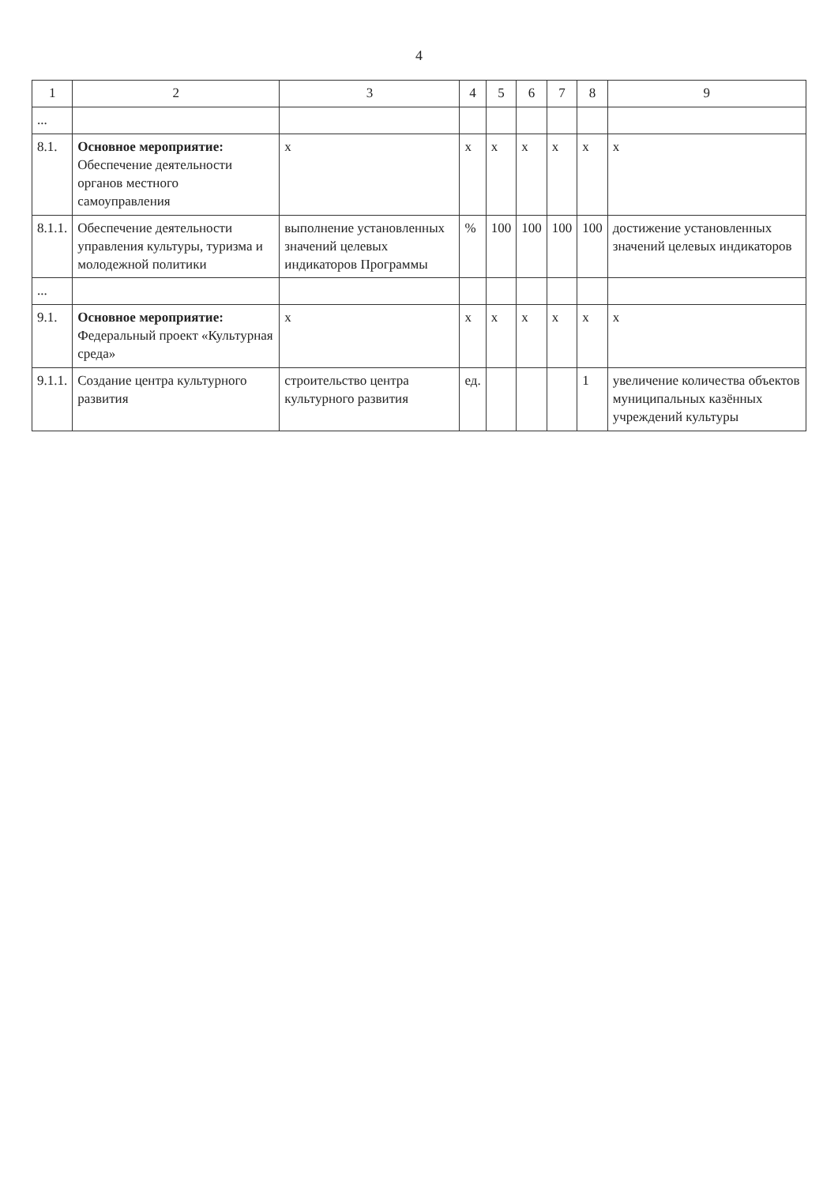4
| 1 | 2 | 3 | 4 | 5 | 6 | 7 | 8 | 9 |
| --- | --- | --- | --- | --- | --- | --- | --- | --- |
| ... | | | | | | | | |
| 8.1. | Основное мероприятие: Обеспечение деятельности органов местного самоуправления | х | х | х | х | х | х | х |
| 8.1.1. | Обеспечение деятельности управления культуры, туризма и молодежной политики | выполнение установленных значений целевых индикаторов Программы | % | 100 | 100 | 100 | 100 | достижение установленных значений целевых индикаторов |
| ... | | | | | | | | |
| 9.1. | Основное мероприятие: Федеральный проект «Культурная среда» | х | х | х | х | х | х | х |
| 9.1.1. | Создание центра культурного развития | строительство центра культурного развития | ед. | | | | 1 | увеличение количества объектов муниципальных казённых учреждений культуры |